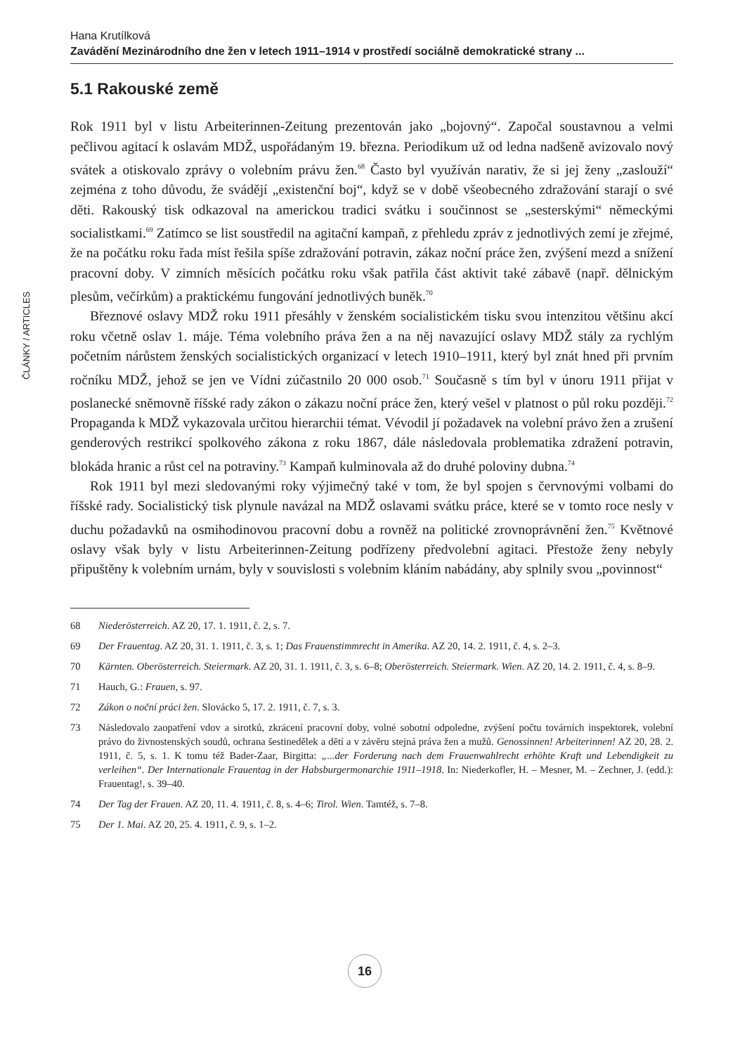ČLÁNKY / ARTICLES
Hana Krutílková
Zavádění Mezinárodního dne žen v letech 1911–1914 v prostředí sociálně demokratické strany ...
5.1 Rakouské země
Rok 1911 byl v listu Arbeiterinnen-Zeitung prezentován jako „bojovný“. Započal soustavnou a velmi pečlivou agitací k oslavám MDŽ, uspořádaným 19. března. Periodikum už od ledna nadšeně avizovalo nový svátek a otiskovalo zprávy o volebním právu žen.<sup>68</sup> Často byl využíván narativ, že si jej ženy „zaslouží“ zejména z toho důvodu, že svádějí „existenční boj“, když se v době všeobecného zdražování starají o své děti. Rakouský tisk odkazoval na americkou tradici svátku i součinnost se „sesterskými“ německými socialistkami.<sup>69</sup> Zatímco se list soustředil na agitační kampaň, z přehledu zpráv z jednotlivých zemí je zřejmé, že na počátku roku řada míst řešila spíše zdražování potravin, zákaz noční práce žen, zvýšení mezd a snížení pracovní doby. V zimních měsících počátku roku však patřila část aktivit také zábavě (např. dělnickým plesům, večírkům) a praktickému fungování jednotlivých buněk.<sup>70</sup>
Březnové oslavy MDŽ roku 1911 přesáhly v ženském socialistickém tisku svou intenzitou většinu akcí roku včetně oslav 1. máje. Téma volebního práva žen a na něj navazující oslavy MDŽ stály za rychlým početním nárůstem ženských socialistických organizací v letech 1910–1911, který byl znát hned při prvním ročníku MDŽ, jehož se jen ve Vídni zúčastnilo 20 000 osob.<sup>71</sup> Současně s tím byl v únoru 1911 přijat v poslanecké sněmovně říšské rady zákon o zákazu noční práce žen, který vešel v platnost o půl roku později.<sup>72</sup> Propaganda k MDŽ vykazovala určitou hierarchii témat. Vévodil jí požadavek na volební právo žen a zrušení genderových restrikcí spolkového zákona z roku 1867, dále následovala problematika zdražení potravin, blokáda hranic a růst cel na potraviny.<sup>73</sup> Kampaň kulminovala až do druhé poloviny dubna.<sup>74</sup>
Rok 1911 byl mezi sledovanými roky výjimečný také v tom, že byl spojen s červnovými volbami do říšské rady. Socialistický tisk plynule navázal na MDŽ oslavami svátku práce, které se v tomto roce nesly v duchu požadavků na osmihodinovou pracovní dobu a rovněž na politické zrovnoprávnění žen.<sup>75</sup> Květnové oslavy však byly v listu Arbeiterinnen-Zeitung podřízeny předvolební agitaci. Přestože ženy nebyly připuštěny k volebním urnám, byly v souvislosti s volebním kláním nabádány, aby splnily svou „povinnost“
68 Niederösterreich. AZ 20, 17. 1. 1911, č. 2, s. 7.
69 Der Frauentag. AZ 20, 31. 1. 1911, č. 3, s. 1; Das Frauenstimmrecht in Amerika. AZ 20, 14. 2. 1911, č. 4, s. 2–3.
70 Kärnten. Oberösterreich. Steiermark. AZ 20, 31. 1. 1911, č. 3, s. 6–8; Oberösterreich. Steiermark. Wien. AZ 20, 14. 2. 1911, č. 4, s. 8–9.
71 Hauch, G.: Frauen, s. 97.
72 Zákon o noční práci žen. Slovácko 5, 17. 2. 1911, č. 7, s. 3.
73 Následovalo zaopatření vdov a sirotků, zkrácení pracovní doby, volné sobotní odpoledne, zvýšení počtu továrních inspektorek, volební právo do živnostenských soudů, ochrana šestinedělek a dětí a v závěru stejná práva žen a mužů. Genossinnen! Arbeiterinnen! AZ 20, 28. 2. 1911, č. 5, s. 1. K tomu též Bader-Zaar, Birgitta: „...der Forderung nach dem Frauenwahlrecht erhöhte Kraft und Lebendigkeit zu verleihen“. Der Internationale Frauentag in der Habsburgermonarchie 1911–1918. In: Niederkofler, H. – Mesner, M. – Zechner, J. (edd.): Frauentag!, s. 39–40.
74 Der Tag der Frauen. AZ 20, 11. 4. 1911, č. 8, s. 4–6; Tirol. Wien. Tamtéž, s. 7–8.
75 Der 1. Mai. AZ 20, 25. 4. 1911, č. 9, s. 1–2.
16